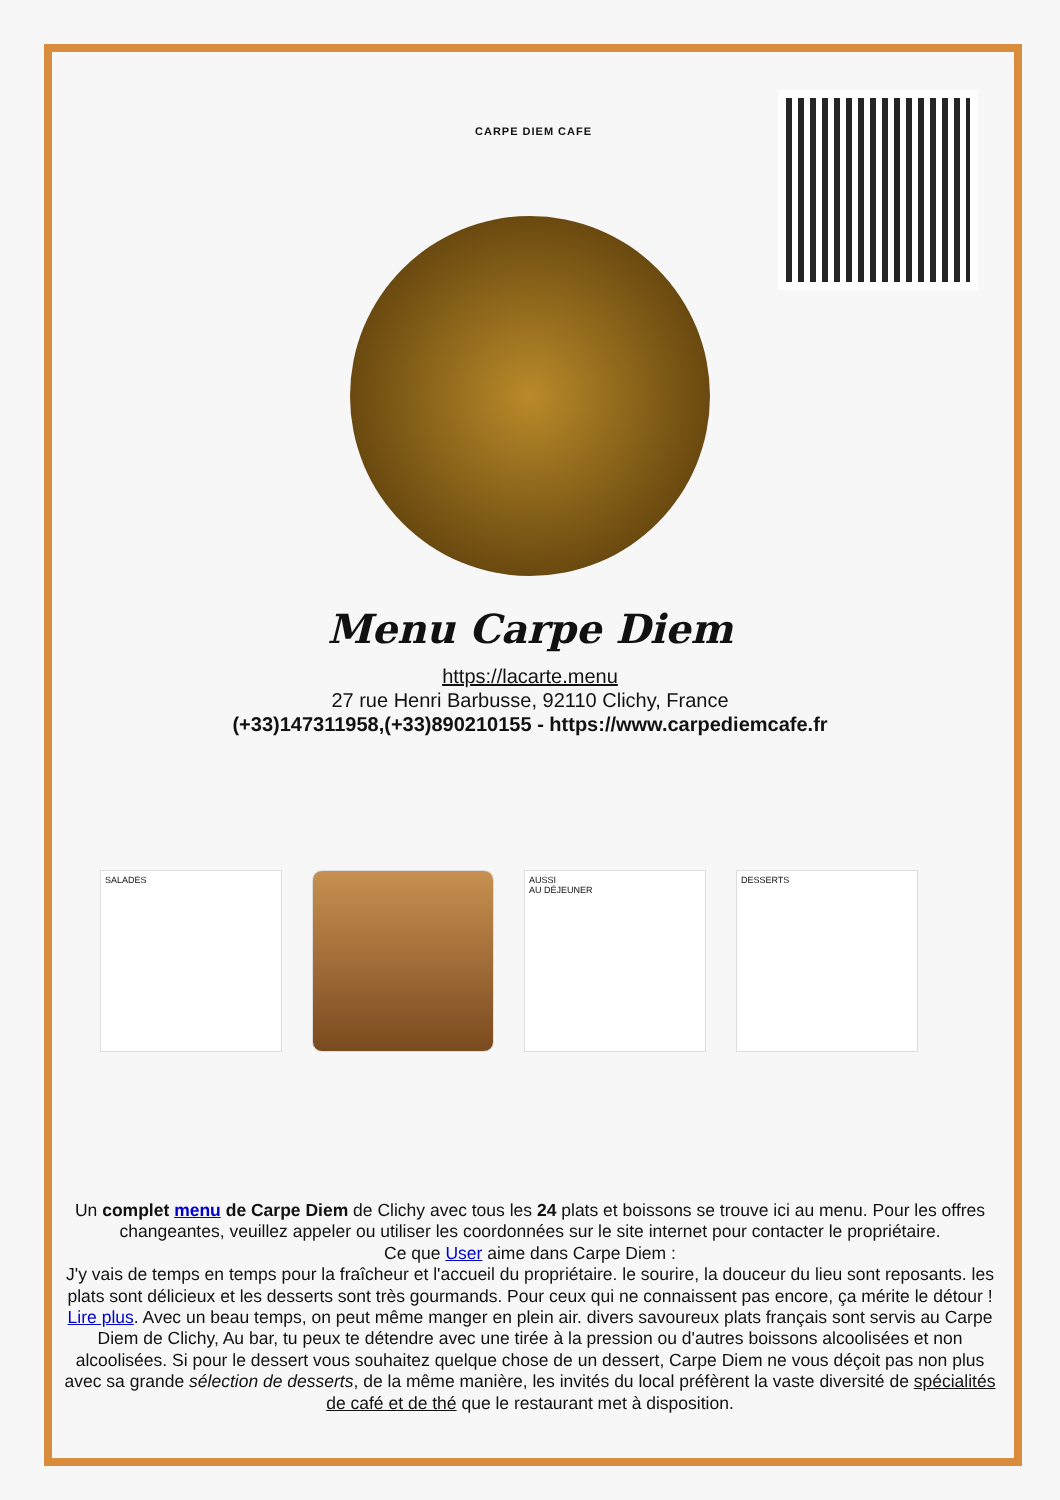CARPE DIEM CAFE
Menu Carpe Diem
https://lacarte.menu
27 rue Henri Barbusse, 92110 Clichy, France
(+33)147311958,(+33)890210155 - https://www.carpediemcafe.fr
SALADES AUSSI
AU DÉJEUNER
DESSERTS
Un complet menu de Carpe Diem de Clichy avec tous les 24 plats et boissons se trouve ici au menu. Pour les offres changeantes, veuillez appeler ou utiliser les coordonnées sur le site internet pour contacter le propriétaire.
Ce que User aime dans Carpe Diem :
J'y vais de temps en temps pour la fraîcheur et l'accueil du propriétaire. le sourire, la douceur du lieu sont reposants. les plats sont délicieux et les desserts sont très gourmands. Pour ceux qui ne connaissent pas encore, ça mérite le détour ! Lire plus. Avec un beau temps, on peut même manger en plein air. divers savoureux plats français sont servis au Carpe Diem de Clichy, Au bar, tu peux te détendre avec une tirée à la pression ou d'autres boissons alcoolisées et non alcoolisées. Si pour le dessert vous souhaitez quelque chose de un dessert, Carpe Diem ne vous déçoit pas non plus avec sa grande sélection de desserts, de la même manière, les invités du local préfèrent la vaste diversité de spécialités de café et de thé que le restaurant met à disposition.